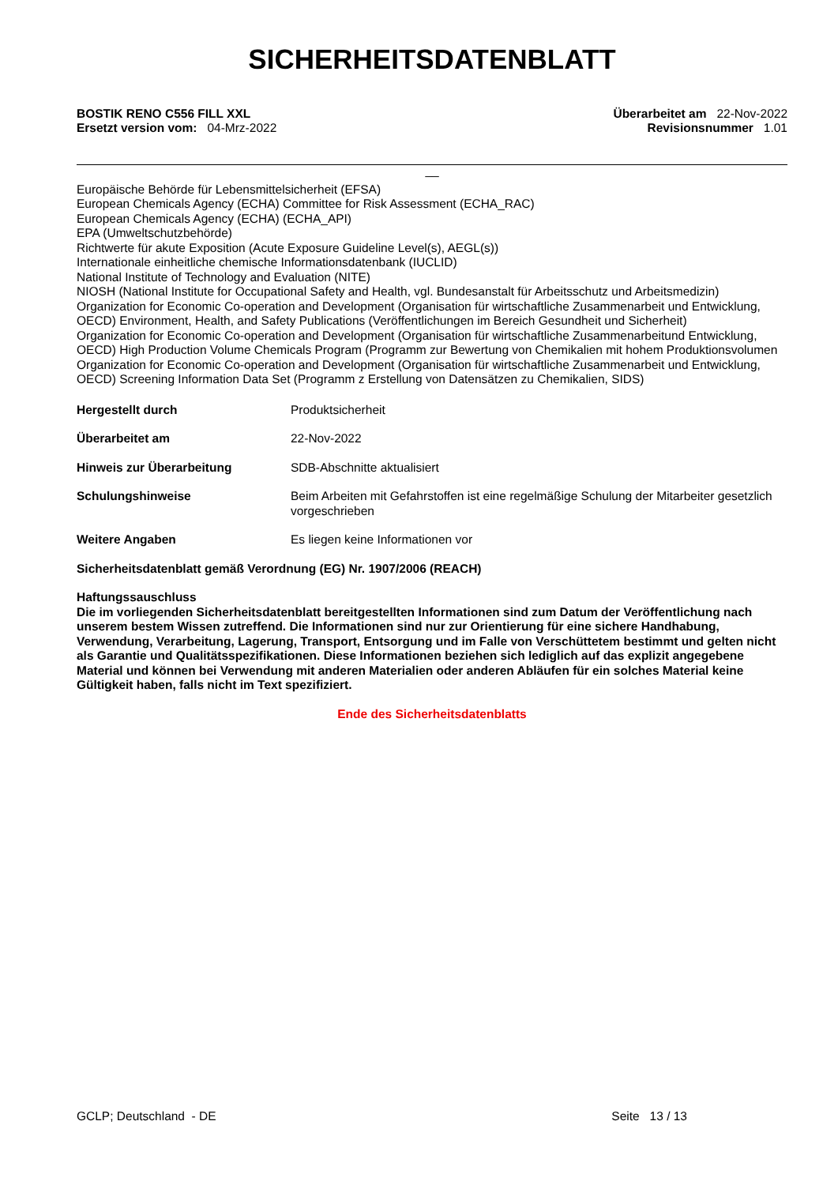SICHERHEITSDATENBLATT
BOSTIK RENO C556 FILL XXL
Ersetzt version vom: 04-Mrz-2022
Überarbeitet am 22-Nov-2022
Revisionsnummer 1.01
__
Europäische Behörde für Lebensmittelsicherheit (EFSA)
European Chemicals Agency (ECHA) Committee for Risk Assessment (ECHA_RAC)
European Chemicals Agency (ECHA) (ECHA_API)
EPA (Umweltschutzbehörde)
Richtwerte für akute Exposition (Acute Exposure Guideline Level(s), AEGL(s))
Internationale einheitliche chemische Informationsdatenbank (IUCLID)
National Institute of Technology and Evaluation (NITE)
NIOSH (National Institute for Occupational Safety and Health, vgl. Bundesanstalt für Arbeitsschutz und Arbeitsmedizin)
Organization for Economic Co-operation and Development (Organisation für wirtschaftliche Zusammenarbeit und Entwicklung, OECD) Environment, Health, and Safety Publications (Veröffentlichungen im Bereich Gesundheit und Sicherheit)
Organization for Economic Co-operation and Development (Organisation für wirtschaftliche Zusammenarbeitund Entwicklung, OECD) High Production Volume Chemicals Program (Programm zur Bewertung von Chemikalien mit hohem Produktionsvolumen
Organization for Economic Co-operation and Development (Organisation für wirtschaftliche Zusammenarbeit und Entwicklung, OECD) Screening Information Data Set (Programm z Erstellung von Datensätzen zu Chemikalien, SIDS)
Hergestellt durch Produktsicherheit
Überarbeitet am 22-Nov-2022
Hinweis zur Überarbeitung SDB-Abschnitte aktualisiert
Schulungshinweise Beim Arbeiten mit Gefahrstoffen ist eine regelmäßige Schulung der Mitarbeiter gesetzlich vorgeschrieben
Weitere Angaben Es liegen keine Informationen vor
Sicherheitsdatenblatt gemäß Verordnung (EG) Nr. 1907/2006 (REACH)
Haftungssauschluss
Die im vorliegenden Sicherheitsdatenblatt bereitgestellten Informationen sind zum Datum der Veröffentlichung nach unserem bestem Wissen zutreffend. Die Informationen sind nur zur Orientierung für eine sichere Handhabung, Verwendung, Verarbeitung, Lagerung, Transport, Entsorgung und im Falle von Verschüttetem bestimmt und gelten nicht als Garantie und Qualitätsspezifikationen. Diese Informationen beziehen sich lediglich auf das explizit angegebene Material und können bei Verwendung mit anderen Materialien oder anderen Abläufen für ein solches Material keine Gültigkeit haben, falls nicht im Text spezifiziert.
Ende des Sicherheitsdatenblatts
GCLP; Deutschland - DE Seite 13 / 13